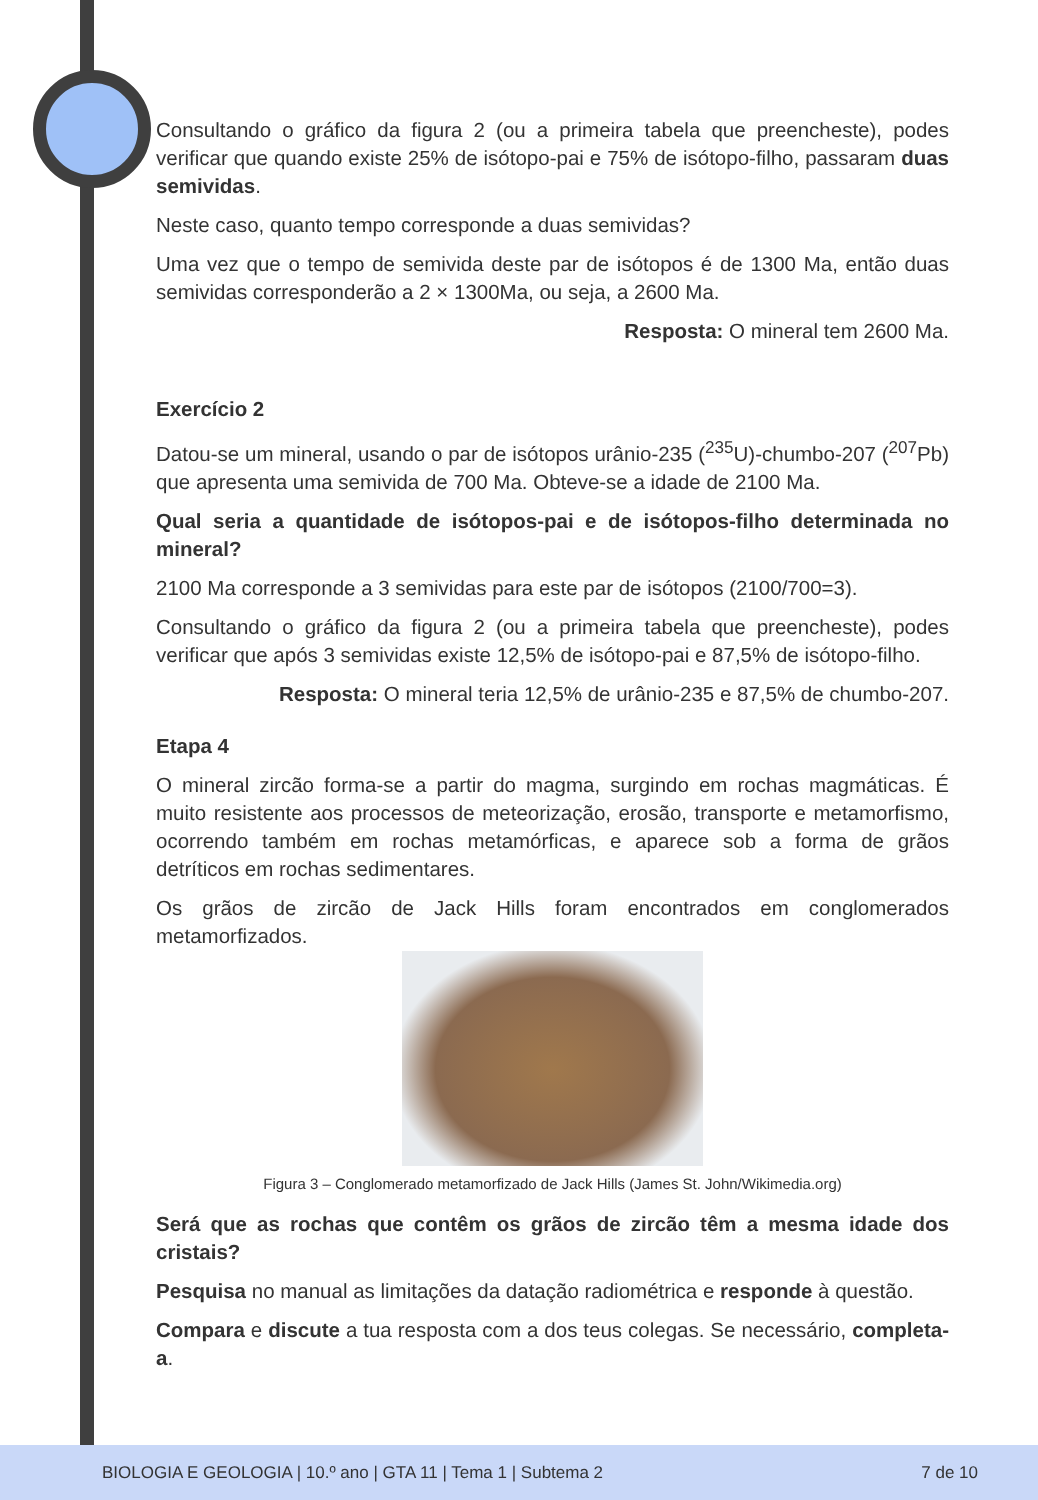Consultando o gráfico da figura 2 (ou a primeira tabela que preencheste), podes verificar que quando existe 25% de isótopo-pai e 75% de isótopo-filho, passaram duas semividas.
Neste caso, quanto tempo corresponde a duas semividas?
Uma vez que o tempo de semivida deste par de isótopos é de 1300 Ma, então duas semividas corresponderão a 2 × 1300Ma, ou seja, a 2600 Ma.
Resposta: O mineral tem 2600 Ma.
Exercício 2
Datou-se um mineral, usando o par de isótopos urânio-235 (<sup>235</sup>U)-chumbo-207 (<sup>207</sup>Pb) que apresenta uma semivida de 700 Ma. Obteve-se a idade de 2100 Ma.
Qual seria a quantidade de isótopos-pai e de isótopos-filho determinada no mineral?
2100 Ma corresponde a 3 semividas para este par de isótopos (2100/700=3).
Consultando o gráfico da figura 2 (ou a primeira tabela que preencheste), podes verificar que após 3 semividas existe 12,5% de isótopo-pai e 87,5% de isótopo-filho.
Resposta: O mineral teria 12,5% de urânio-235 e 87,5% de chumbo-207.
Etapa 4
O mineral zircão forma-se a partir do magma, surgindo em rochas magmáticas. É muito resistente aos processos de meteorização, erosão, transporte e metamorfismo, ocorrendo também em rochas metamórficas, e aparece sob a forma de grãos detríticos em rochas sedimentares.
Os grãos de zircão de Jack Hills foram encontrados em conglomerados metamorfizados.
Figura 3 – Conglomerado metamorfizado de Jack Hills (James St. John/Wikimedia.org)
Será que as rochas que contêm os grãos de zircão têm a mesma idade dos cristais?
Pesquisa no manual as limitações da datação radiométrica e responde à questão.
Compara e discute a tua resposta com a dos teus colegas. Se necessário, completa-a.
BIOLOGIA E GEOLOGIA | 10.º ano | GTA 11 | Tema 1 | Subtema 2 7 de 10